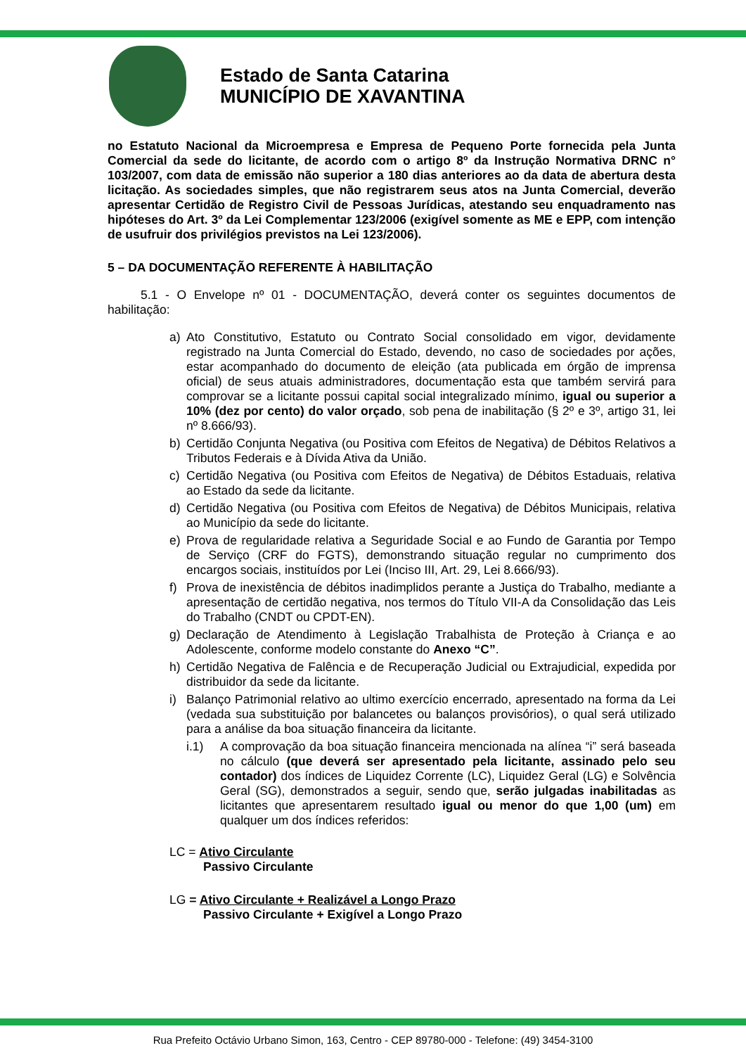Estado de Santa Catarina
MUNICÍPIO DE XAVANTINA
no Estatuto Nacional da Microempresa e Empresa de Pequeno Porte fornecida pela Junta Comercial da sede do licitante, de acordo com o artigo 8º da Instrução Normativa DRNC n° 103/2007, com data de emissão não superior a 180 dias anteriores ao da data de abertura desta licitação. As sociedades simples, que não registrarem seus atos na Junta Comercial, deverão apresentar Certidão de Registro Civil de Pessoas Jurídicas, atestando seu enquadramento nas hipóteses do Art. 3º da Lei Complementar 123/2006 (exigível somente as ME e EPP, com intenção de usufruir dos privilégios previstos na Lei 123/2006).
5 – DA DOCUMENTAÇÃO REFERENTE À HABILITAÇÃO
5.1 - O Envelope nº 01 - DOCUMENTAÇÃO, deverá conter os seguintes documentos de habilitação:
a) Ato Constitutivo, Estatuto ou Contrato Social consolidado em vigor, devidamente registrado na Junta Comercial do Estado, devendo, no caso de sociedades por ações, estar acompanhado do documento de eleição (ata publicada em órgão de imprensa oficial) de seus atuais administradores, documentação esta que também servirá para comprovar se a licitante possui capital social integralizado mínimo, igual ou superior a 10% (dez por cento) do valor orçado, sob pena de inabilitação (§ 2º e 3º, artigo 31, lei nº 8.666/93).
b) Certidão Conjunta Negativa (ou Positiva com Efeitos de Negativa) de Débitos Relativos a Tributos Federais e à Dívida Ativa da União.
c) Certidão Negativa (ou Positiva com Efeitos de Negativa) de Débitos Estaduais, relativa ao Estado da sede da licitante.
d) Certidão Negativa (ou Positiva com Efeitos de Negativa) de Débitos Municipais, relativa ao Município da sede do licitante.
e) Prova de regularidade relativa a Seguridade Social e ao Fundo de Garantia por Tempo de Serviço (CRF do FGTS), demonstrando situação regular no cumprimento dos encargos sociais, instituídos por Lei (Inciso III, Art. 29, Lei 8.666/93).
f) Prova de inexistência de débitos inadimplidos perante a Justiça do Trabalho, mediante a apresentação de certidão negativa, nos termos do Título VII-A da Consolidação das Leis do Trabalho (CNDT ou CPDT-EN).
g) Declaração de Atendimento à Legislação Trabalhista de Proteção à Criança e ao Adolescente, conforme modelo constante do Anexo “C”.
h) Certidão Negativa de Falência e de Recuperação Judicial ou Extrajudicial, expedida por distribuidor da sede da licitante.
i) Balanço Patrimonial relativo ao ultimo exercício encerrado, apresentado na forma da Lei (vedada sua substituição por balancetes ou balanços provisórios), o qual será utilizado para a análise da boa situação financeira da licitante.
i.1) A comprovação da boa situação financeira mencionada na alínea “i” será baseada no cálculo (que deverá ser apresentado pela licitante, assinado pelo seu contador) dos índices de Liquidez Corrente (LC), Liquidez Geral (LG) e Solvência Geral (SG), demonstrados a seguir, sendo que, serão julgadas inabilitadas as licitantes que apresentarem resultado igual ou menor do que 1,00 (um) em qualquer um dos índices referidos:
LC = Ativo Circulante
Passivo Circulante
LG = Ativo Circulante + Realizável a Longo Prazo
Passivo Circulante + Exigível a Longo Prazo
Rua Prefeito Octávio Urbano Simon, 163, Centro - CEP 89780-000 - Telefone: (49) 3454-3100